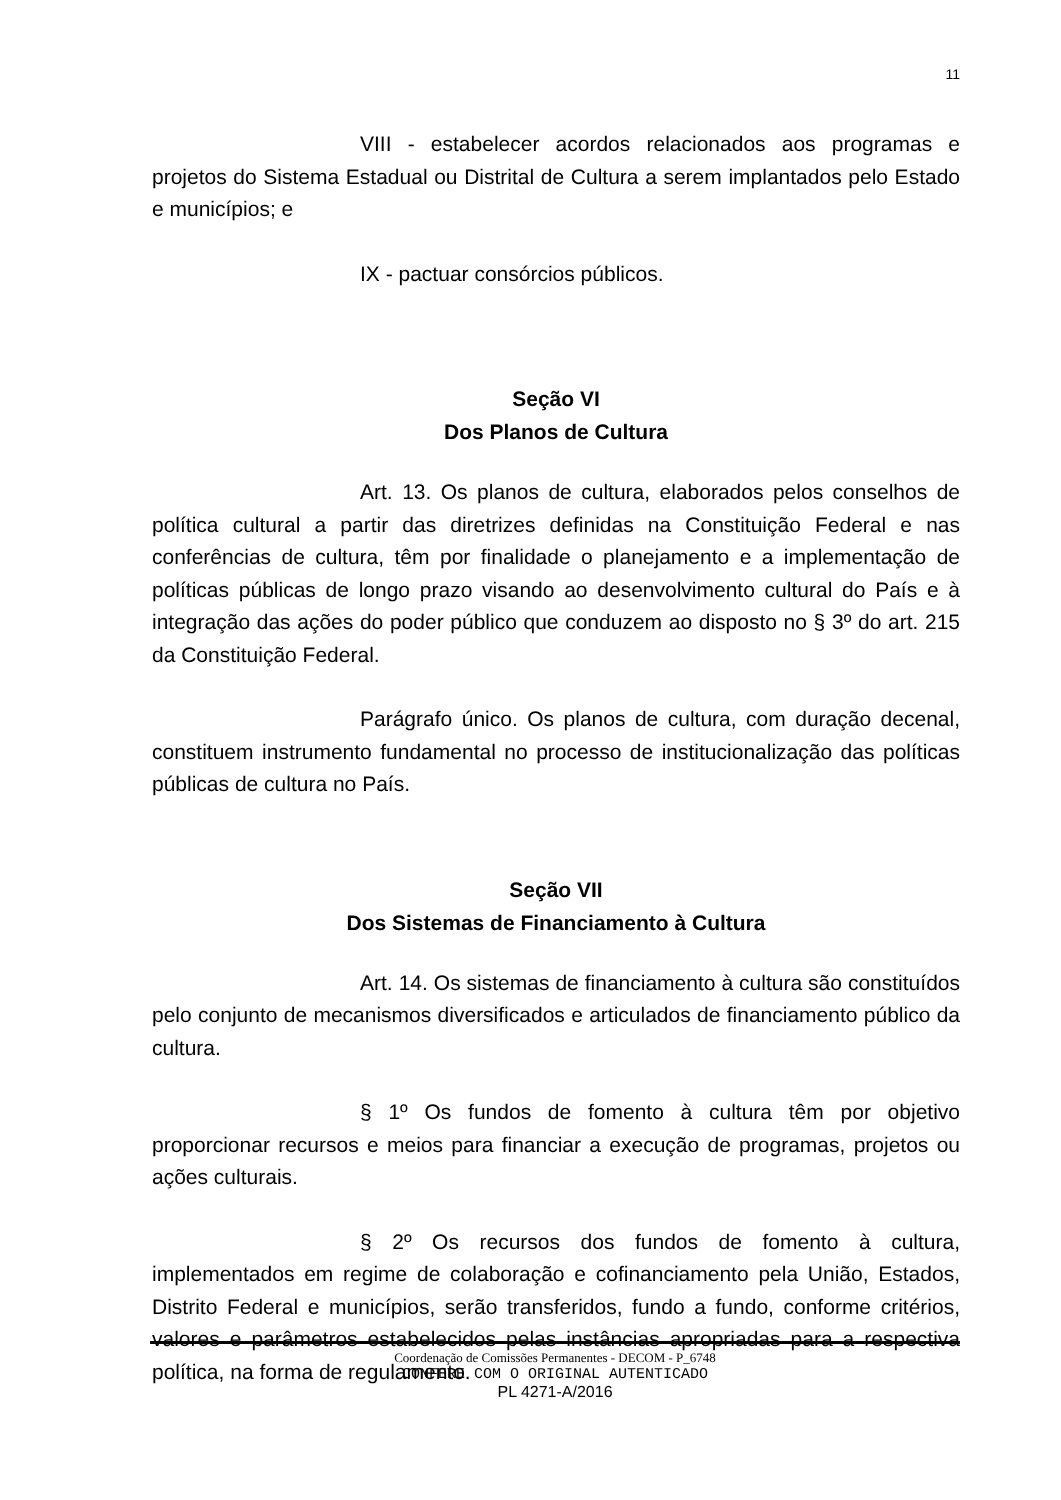11
VIII - estabelecer acordos relacionados aos programas e projetos do Sistema Estadual ou Distrital de Cultura a serem implantados pelo Estado e municípios; e
IX - pactuar consórcios públicos.
Seção VI
Dos Planos de Cultura
Art. 13. Os planos de cultura, elaborados pelos conselhos de política cultural a partir das diretrizes definidas na Constituição Federal e nas conferências de cultura, têm por finalidade o planejamento e a implementação de políticas públicas de longo prazo visando ao desenvolvimento cultural do País e à integração das ações do poder público que conduzem ao disposto no § 3º do art. 215 da Constituição Federal.
Parágrafo único. Os planos de cultura, com duração decenal, constituem instrumento fundamental no processo de institucionalização das políticas públicas de cultura no País.
Seção VII
Dos Sistemas de Financiamento à Cultura
Art. 14. Os sistemas de financiamento à cultura são constituídos pelo conjunto de mecanismos diversificados e articulados de financiamento público da cultura.
§ 1º Os fundos de fomento à cultura têm por objetivo proporcionar recursos e meios para financiar a execução de programas, projetos ou ações culturais.
§ 2º Os recursos dos fundos de fomento à cultura, implementados em regime de colaboração e cofinanciamento pela União, Estados, Distrito Federal e municípios, serão transferidos, fundo a fundo, conforme critérios, valores e parâmetros estabelecidos pelas instâncias apropriadas para a respectiva política, na forma de regulamento.
Coordenação de Comissões Permanentes - DECOM - P_6748
CONFERE COM O ORIGINAL AUTENTICADO
PL 4271-A/2016